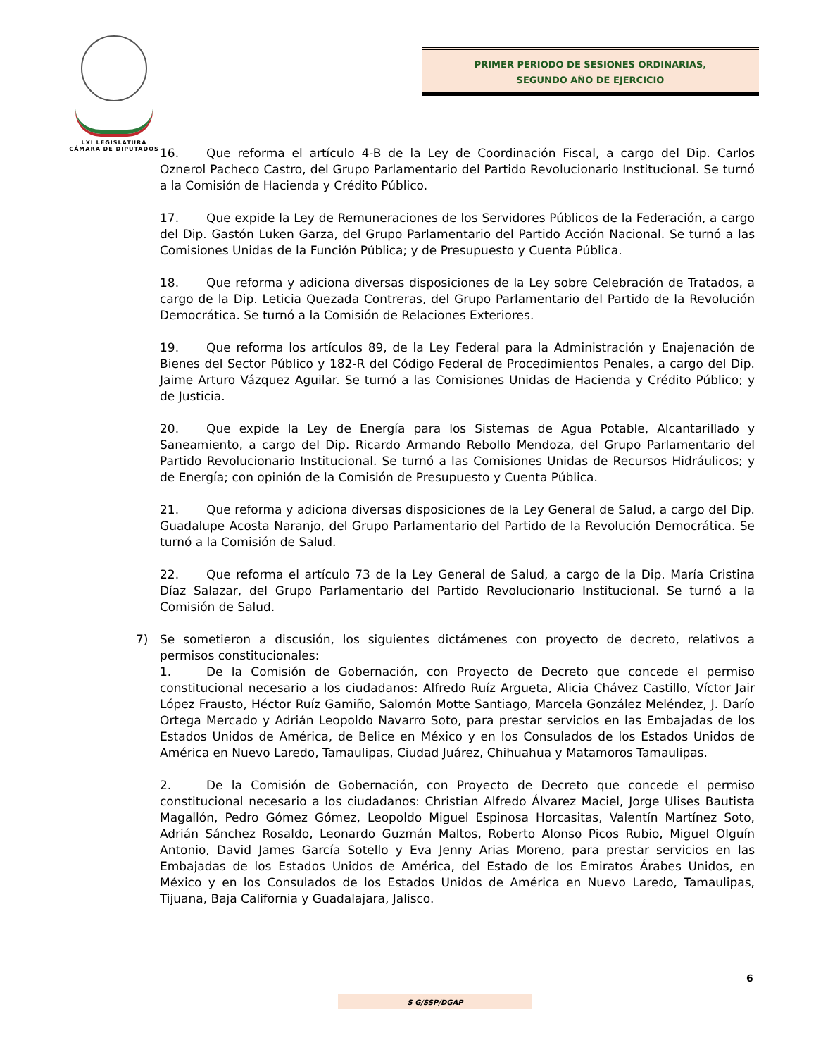LXI LEGISLATURA
CÁMARA DE DIPUTADOS
PRIMER PERIODO DE SESIONES ORDINARIAS,
SEGUNDO AÑO DE EJERCICIO
16. Que reforma el artículo 4-B de la Ley de Coordinación Fiscal, a cargo del Dip. Carlos Oznerol Pacheco Castro, del Grupo Parlamentario del Partido Revolucionario Institucional. Se turnó a la Comisión de Hacienda y Crédito Público.
17. Que expide la Ley de Remuneraciones de los Servidores Públicos de la Federación, a cargo del Dip. Gastón Luken Garza, del Grupo Parlamentario del Partido Acción Nacional. Se turnó a las Comisiones Unidas de la Función Pública; y de Presupuesto y Cuenta Pública.
18. Que reforma y adiciona diversas disposiciones de la Ley sobre Celebración de Tratados, a cargo de la Dip. Leticia Quezada Contreras, del Grupo Parlamentario del Partido de la Revolución Democrática. Se turnó a la Comisión de Relaciones Exteriores.
19. Que reforma los artículos 89, de la Ley Federal para la Administración y Enajenación de Bienes del Sector Público y 182-R del Código Federal de Procedimientos Penales, a cargo del Dip. Jaime Arturo Vázquez Aguilar. Se turnó a las Comisiones Unidas de Hacienda y Crédito Público; y de Justicia.
20. Que expide la Ley de Energía para los Sistemas de Agua Potable, Alcantarillado y Saneamiento, a cargo del Dip. Ricardo Armando Rebollo Mendoza, del Grupo Parlamentario del Partido Revolucionario Institucional. Se turnó a las Comisiones Unidas de Recursos Hidráulicos; y de Energía; con opinión de la Comisión de Presupuesto y Cuenta Pública.
21. Que reforma y adiciona diversas disposiciones de la Ley General de Salud, a cargo del Dip. Guadalupe Acosta Naranjo, del Grupo Parlamentario del Partido de la Revolución Democrática. Se turnó a la Comisión de Salud.
22. Que reforma el artículo 73 de la Ley General de Salud, a cargo de la Dip. María Cristina Díaz Salazar, del Grupo Parlamentario del Partido Revolucionario Institucional. Se turnó a la Comisión de Salud.
7) Se sometieron a discusión, los siguientes dictámenes con proyecto de decreto, relativos a permisos constitucionales:
1. De la Comisión de Gobernación, con Proyecto de Decreto que concede el permiso constitucional necesario a los ciudadanos: Alfredo Ruíz Argueta, Alicia Chávez Castillo, Víctor Jair López Frausto, Héctor Ruíz Gamiño, Salomón Motte Santiago, Marcela González Meléndez, J. Darío Ortega Mercado y Adrián Leopoldo Navarro Soto, para prestar servicios en las Embajadas de los Estados Unidos de América, de Belice en México y en los Consulados de los Estados Unidos de América en Nuevo Laredo, Tamaulipas, Ciudad Juárez, Chihuahua y Matamoros Tamaulipas.
2. De la Comisión de Gobernación, con Proyecto de Decreto que concede el permiso constitucional necesario a los ciudadanos: Christian Alfredo Álvarez Maciel, Jorge Ulises Bautista Magallón, Pedro Gómez Gómez, Leopoldo Miguel Espinosa Horcasitas, Valentín Martínez Soto, Adrián Sánchez Rosaldo, Leonardo Guzmán Maltos, Roberto Alonso Picos Rubio, Miguel Olguín Antonio, David James García Sotello y Eva Jenny Arias Moreno, para prestar servicios en las Embajadas de los Estados Unidos de América, del Estado de los Emiratos Árabes Unidos, en México y en los Consulados de los Estados Unidos de América en Nuevo Laredo, Tamaulipas, Tijuana, Baja California y Guadalajara, Jalisco.
6
S G/SSP/DGAP